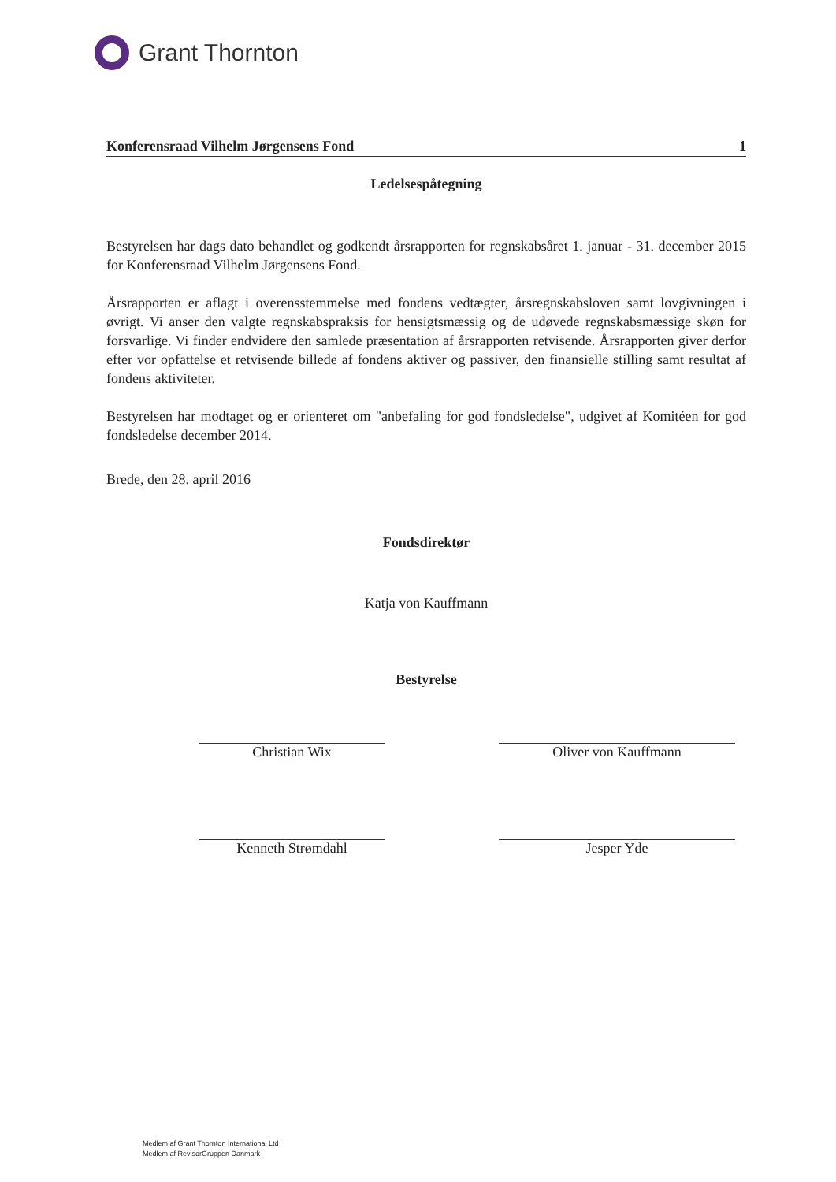Grant Thornton
Konferensraad Vilhelm Jørgensens Fond 1
Ledelsespåtegning
Bestyrelsen har dags dato behandlet og godkendt årsrapporten for regnskabsåret 1. januar - 31. december 2015 for Konferensraad Vilhelm Jørgensens Fond.
Årsrapporten er aflagt i overensstemmelse med fondens vedtægter, årsregnskabsloven samt lovgivningen i øvrigt. Vi anser den valgte regnskabspraksis for hensigtsmæssig og de udøvede regnskabsmæssige skøn for forsvarlige. Vi finder endvidere den samlede præsentation af årsrapporten retvisende. Årsrapporten giver derfor efter vor opfattelse et retvisende billede af fondens aktiver og passiver, den finansielle stilling samt resultat af fondens aktiviteter.
Bestyrelsen har modtaget og er orienteret om "anbefaling for god fondsledelse", udgivet af Komitéen for god fondsledelse december 2014.
Brede, den 28. april 2016
Fondsdirektør
Katja von Kauffmann
Bestyrelse
Christian Wix Oliver von Kauffmann
Kenneth Strømdahl Jesper Yde
Medlem af Grant Thornton International Ltd
Medlem af RevisorGruppen Danmark